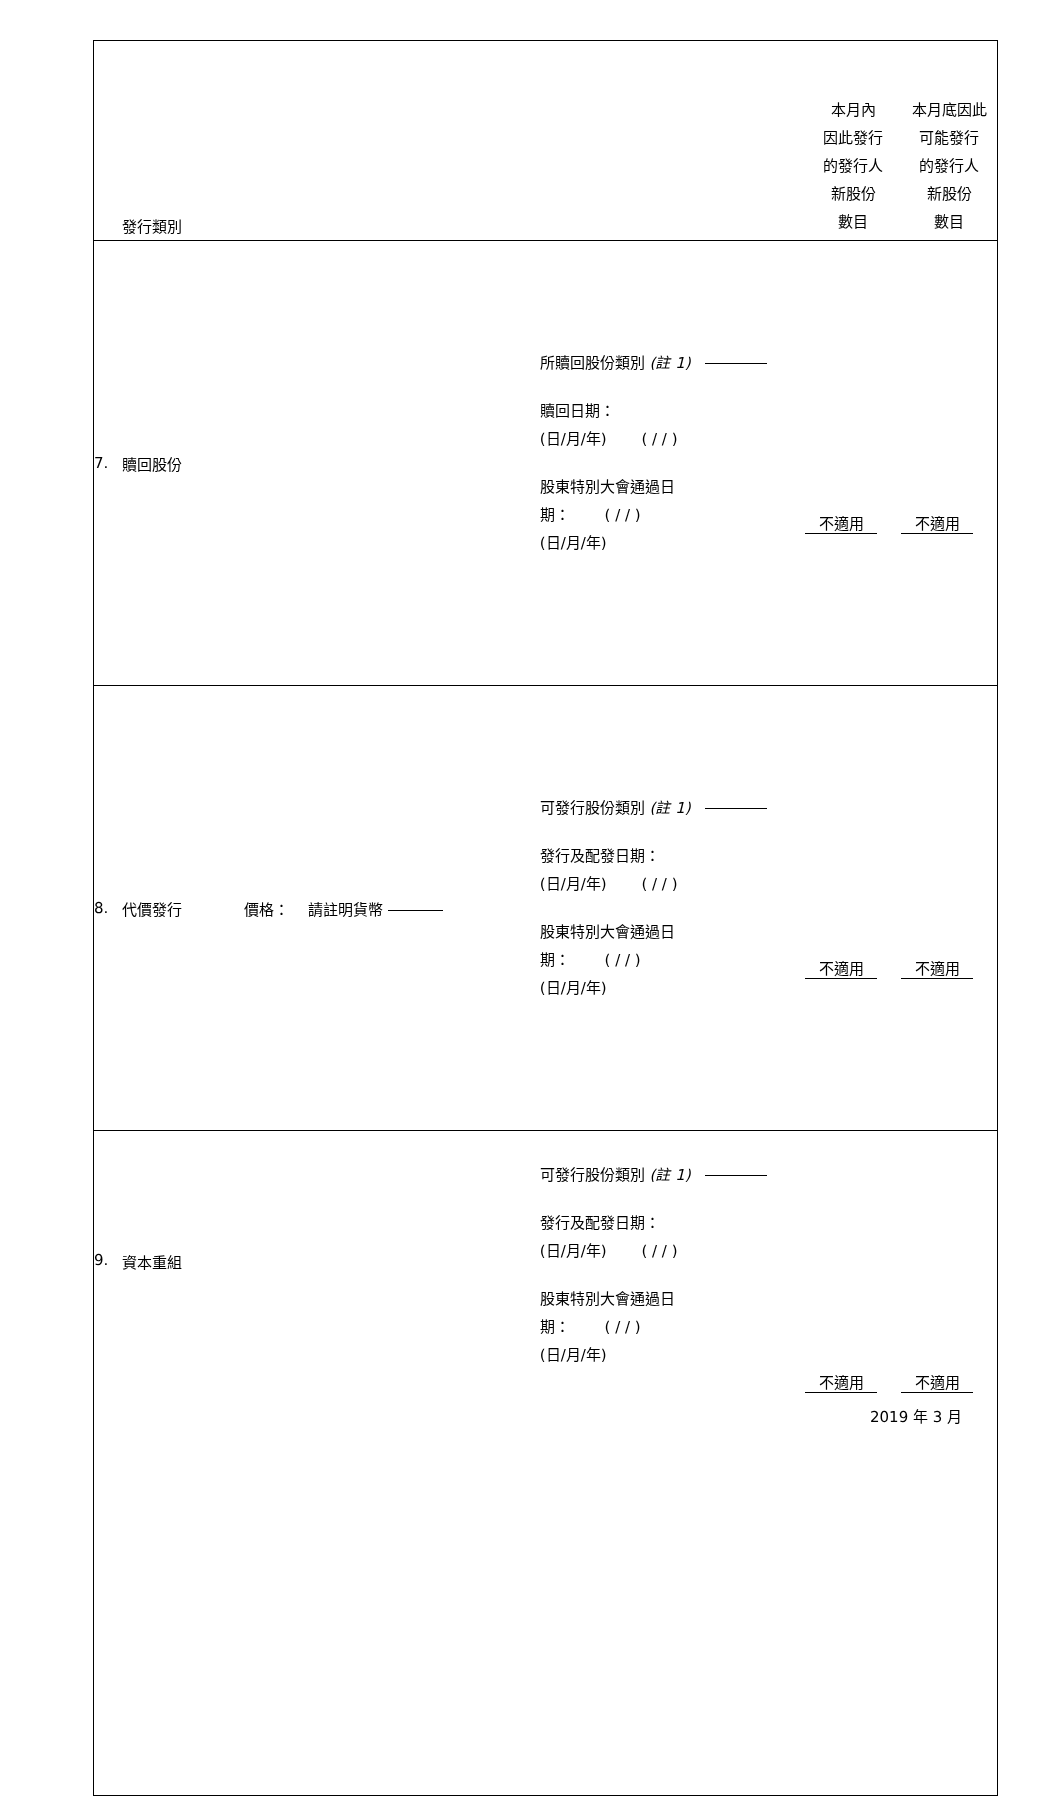| | 發行類別 | | 本月內 因此發行 的發行人 新股份 數目 | 本月底因此 可能發行 的發行人 新股份 數目 |
| 7. | 贖回股份 | 所贖回股份類別 (註 1) 贖回日期： (日/月/年) ( / / ) 股東特別大會通過日 期： ( / / ) (日/月/年) | 不適用 | 不適用 |
| 8. | 代價發行 價格： 請註明貨幣 | 可發行股份類別 (註 1) 發行及配發日期： (日/月/年) ( / / ) 股東特別大會通過日 期： ( / / ) (日/月/年) | 不適用 | 不適用 |
| 9. | 資本重組 | 可發行股份類別 (註 1) 發行及配發日期： (日/月/年) ( / / ) 股東特別大會通過日 期： ( / / ) (日/月/年) | 不適用 | 不適用 |
2019 年 3 月